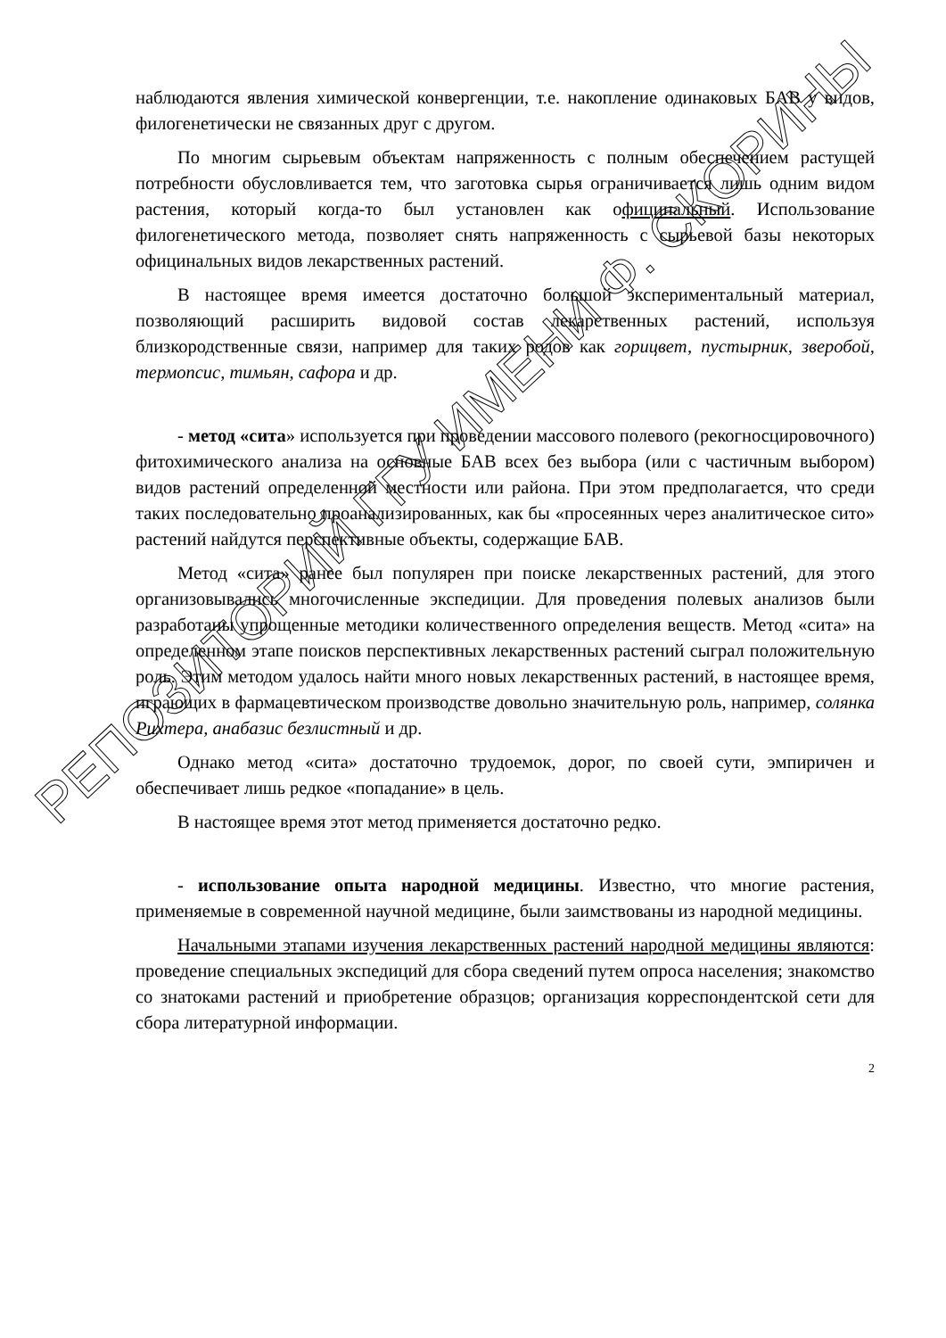наблюдаются явления химической конвергенции, т.е. накопление одинаковых БАВ у видов, филогенетически не связанных друг с другом.
По многим сырьевым объектам напряженность с полным обеспечением растущей потребности обусловливается тем, что заготовка сырья ограничивается лишь одним видом растения, который когда-то был установлен как официнальный. Использование филогенетического метода, позволяет снять напряженность с сырьевой базы некоторых официнальных видов лекарственных растений.
В настоящее время имеется достаточно большой экспериментальный материал, позволяющий расширить видовой состав лекарственных растений, используя близкородственные связи, например для таких родов как горицвет, пустырник, зверобой, термопсис, тимьян, сафора и др.
- метод «сита» используется при проведении массового полевого (рекогносцировочного) фитохимического анализа на основные БАВ всех без выбора (или с частичным выбором) видов растений определенной местности или района. При этом предполагается, что среди таких последовательно проанализированных, как бы «просеянных через аналитическое сито» растений найдутся перспективные объекты, содержащие БАВ.
Метод «сита» ранее был популярен при поиске лекарственных растений, для этого организовывались многочисленные экспедиции. Для проведения полевых анализов были разработаны упрощенные методики количественного определения веществ. Метод «сита» на определенном этапе поисков перспективных лекарственных растений сыграл положительную роль. Этим методом удалось найти много новых лекарственных растений, в настоящее время, играющих в фармацевтическом производстве довольно значительную роль, например, солянка Рихтера, анабазис безлистный и др.
Однако метод «сита» достаточно трудоемок, дорог, по своей сути, эмпиричен и обеспечивает лишь редкое «попадание» в цель.
В настоящее время этот метод применяется достаточно редко.
- использование опыта народной медицины. Известно, что многие растения, применяемые в современной научной медицине, были заимствованы из народной медицины.
Начальными этапами изучения лекарственных растений народной медицины являются: проведение специальных экспедиций для сбора сведений путем опроса населения; знакомство со знатоками растений и приобретение образцов; организация корреспондентской сети для сбора литературной информации.
2
РЕПОЗИТОРИЙ ГГУ ИМЕНИ Ф. СКОРИНЫ